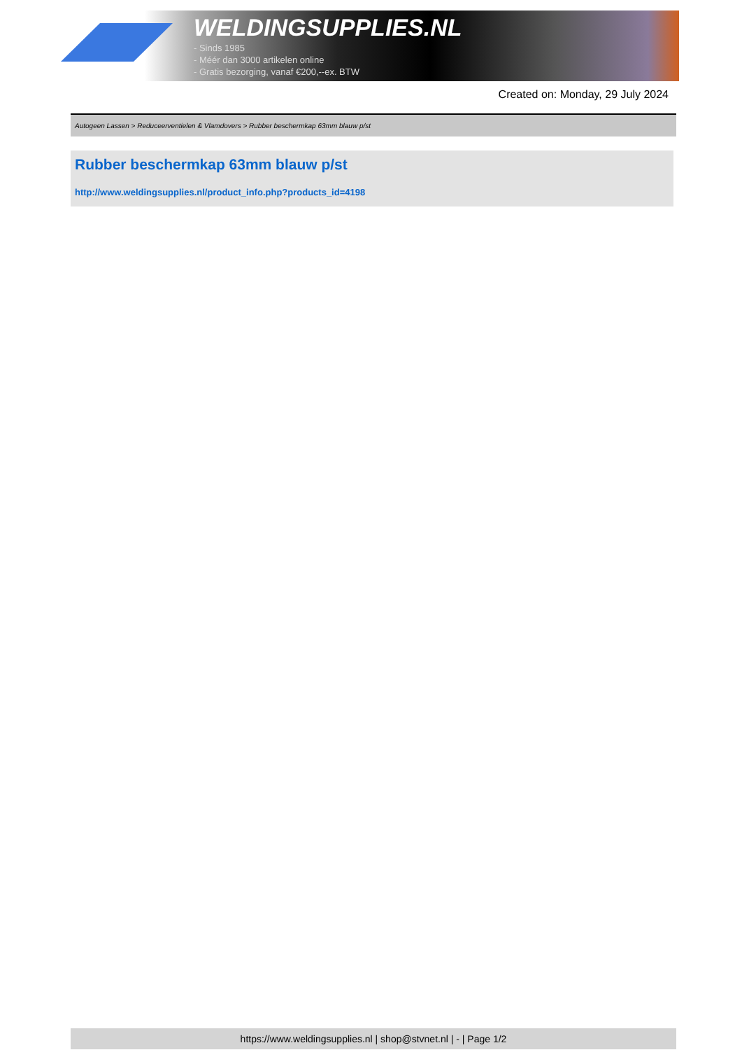WELDINGSUPPLIES.NL
- Sinds 1985
- Méér dan 3000 artikelen online
- Gratis bezorging, vanaf €200,--ex. BTW
Created on: Monday, 29 July 2024
Autogeen Lassen > Reduceerventielen & Vlamdovers > Rubber beschermkap 63mm blauw p/st
Rubber beschermkap 63mm blauw p/st
http://www.weldingsupplies.nl/product_info.php?products_id=4198
https://www.weldingsupplies.nl | shop@stvnet.nl | - | Page 1/2